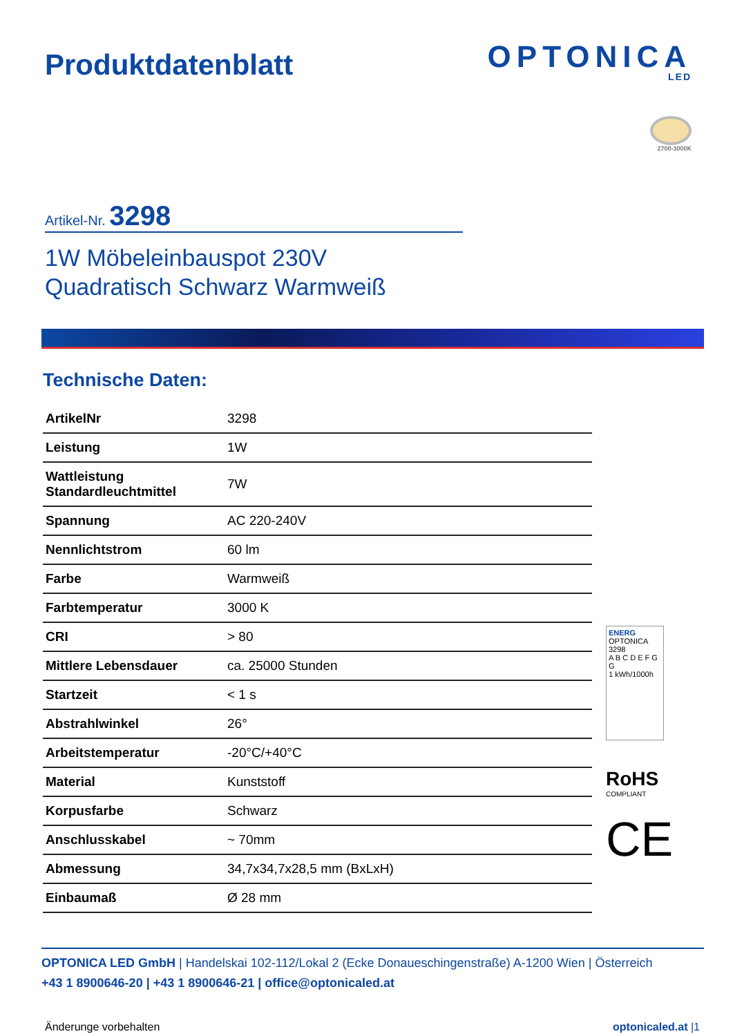Produktdatenblatt
OPTONICA
LED
2700-3000K
Artikel-Nr. 3298
1W Möbeleinbauspot 230V
Quadratisch Schwarz Warmweiß
Technische Daten:
| ArtikelNr | 3298 |
| Leistung | 1W |
| Wattleistung Standardleuchtmittel | 7W |
| Spannung | AC 220-240V |
| Nennlichtstrom | 60 lm |
| Farbe | Warmweiß |
| Farbtemperatur | 3000 K |
| CRI | > 80 |
| Mittlere Lebensdauer | ca. 25000 Stunden |
| Startzeit | < 1 s |
| Abstrahlwinkel | 26° |
| Arbeitstemperatur | -20°C/+40°C |
| Material | Kunststoff |
| Korpusfarbe | Schwarz |
| Anschlusskabel | ~ 70mm |
| Abmessung | 34,7x34,7x28,5 mm (BxLxH) |
| Einbaumaß | Ø 28 mm |
ENERG
OPTONICA
3298
A B C D E F G
G
1 kWh/1000h
RoHS
COMPLIANT
CE
OPTONICA LED GmbH | Handelskai 102-112/Lokal 2 (Ecke Donaueschingenstraße) A-1200 Wien | Österreich
+43 1 8900646-20 | +43 1 8900646-21 | office@optonicaled.at
Änderunge vorbehalten optonicaled.at |1